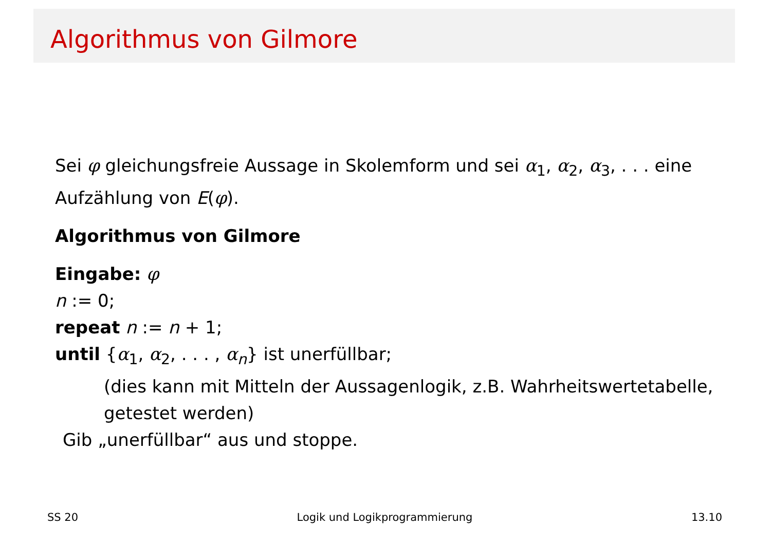Algorithmus von Gilmore
Sei φ gleichungsfreie Aussage in Skolemform und sei α<sub>1</sub>, α<sub>2</sub>, α<sub>3</sub>, . . . eine Aufzählung von E(φ).
Algorithmus von Gilmore
Eingabe: φ
n := 0;
repeat n := n + 1;
until {α<sub>1</sub>, α<sub>2</sub>, . . . , α<sub>n</sub>} ist unerfüllbar;
(dies kann mit Mitteln der Aussagenlogik, z.B. Wahrheitswertetabelle, getestet werden)
Gib „unerfüllbar“ aus und stoppe.
SS 20 Logik und Logikprogrammierung 13.10